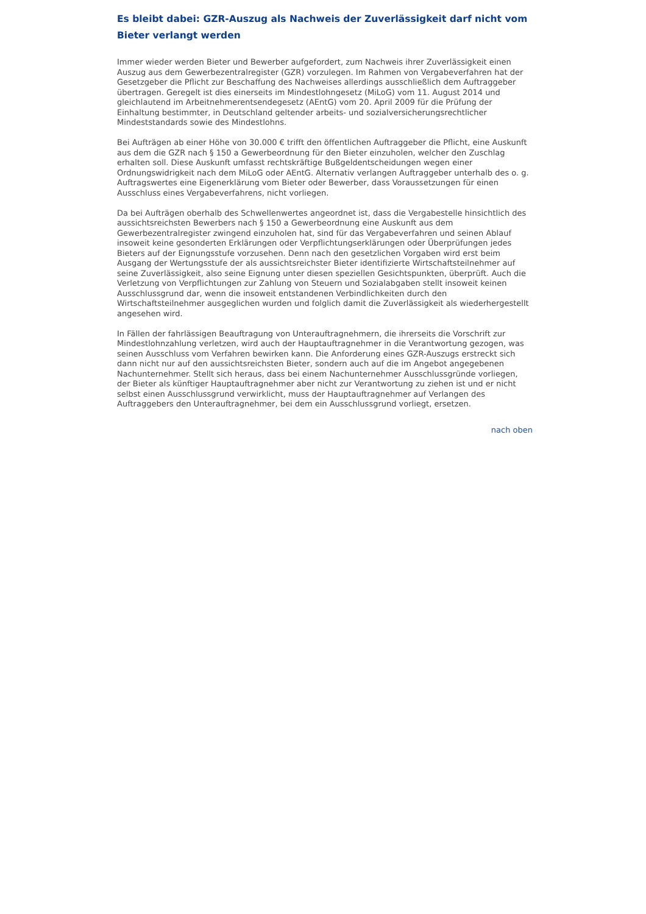Es bleibt dabei: GZR-Auszug als Nachweis der Zuverlässigkeit darf nicht vom Bieter verlangt werden
Immer wieder werden Bieter und Bewerber aufgefordert, zum Nachweis ihrer Zuverlässigkeit einen Auszug aus dem Gewerbezentralregister (GZR) vorzulegen. Im Rahmen von Vergabeverfahren hat der Gesetzgeber die Pflicht zur Beschaffung des Nachweises allerdings ausschließlich dem Auftraggeber übertragen. Geregelt ist dies einerseits im Mindestlohngesetz (MiLoG) vom 11. August 2014 und gleichlautend im Arbeitnehmerentsendegesetz (AEntG) vom 20. April 2009 für die Prüfung der Einhaltung bestimmter, in Deutschland geltender arbeits- und sozialversicherungsrechtlicher Mindeststandards sowie des Mindestlohns.
Bei Aufträgen ab einer Höhe von 30.000 € trifft den öffentlichen Auftraggeber die Pflicht, eine Auskunft aus dem die GZR nach § 150 a Gewerbeordnung für den Bieter einzuholen, welcher den Zuschlag erhalten soll. Diese Auskunft umfasst rechtskräftige Bußgeldentscheidungen wegen einer Ordnungswidrigkeit nach dem MiLoG oder AEntG. Alternativ verlangen Auftraggeber unterhalb des o. g. Auftragswertes eine Eigenerklärung vom Bieter oder Bewerber, dass Voraussetzungen für einen Ausschluss eines Vergabeverfahrens, nicht vorliegen.
Da bei Aufträgen oberhalb des Schwellenwertes angeordnet ist, dass die Vergabestelle hinsichtlich des aussichtsreichsten Bewerbers nach § 150 a Gewerbeordnung eine Auskunft aus dem Gewerbezentralregister zwingend einzuholen hat, sind für das Vergabeverfahren und seinen Ablauf insoweit keine gesonderten Erklärungen oder Verpflichtungserklärungen oder Überprüfungen jedes Bieters auf der Eignungsstufe vorzusehen. Denn nach den gesetzlichen Vorgaben wird erst beim Ausgang der Wertungsstufe der als aussichtsreichster Bieter identifizierte Wirtschaftsteilnehmer auf seine Zuverlässigkeit, also seine Eignung unter diesen speziellen Gesichtspunkten, überprüft. Auch die Verletzung von Verpflichtungen zur Zahlung von Steuern und Sozialabgaben stellt insoweit keinen Ausschlussgrund dar, wenn die insoweit entstandenen Verbindlichkeiten durch den Wirtschaftsteilnehmer ausgeglichen wurden und folglich damit die Zuverlässigkeit als wiederhergestellt angesehen wird.
In Fällen der fahrlässigen Beauftragung von Unterauftragnehmern, die ihrerseits die Vorschrift zur Mindestlohnzahlung verletzen, wird auch der Hauptauftragnehmer in die Verantwortung gezogen, was seinen Ausschluss vom Verfahren bewirken kann. Die Anforderung eines GZR-Auszugs erstreckt sich dann nicht nur auf den aussichtsreichsten Bieter, sondern auch auf die im Angebot angegebenen Nachunternehmer. Stellt sich heraus, dass bei einem Nachunternehmer Ausschlussgründe vorliegen, der Bieter als künftiger Hauptauftragnehmer aber nicht zur Verantwortung zu ziehen ist und er nicht selbst einen Ausschlussgrund verwirklicht, muss der Hauptauftragnehmer auf Verlangen des Auftraggebers den Unterauftragnehmer, bei dem ein Ausschlussgrund vorliegt, ersetzen.
nach oben